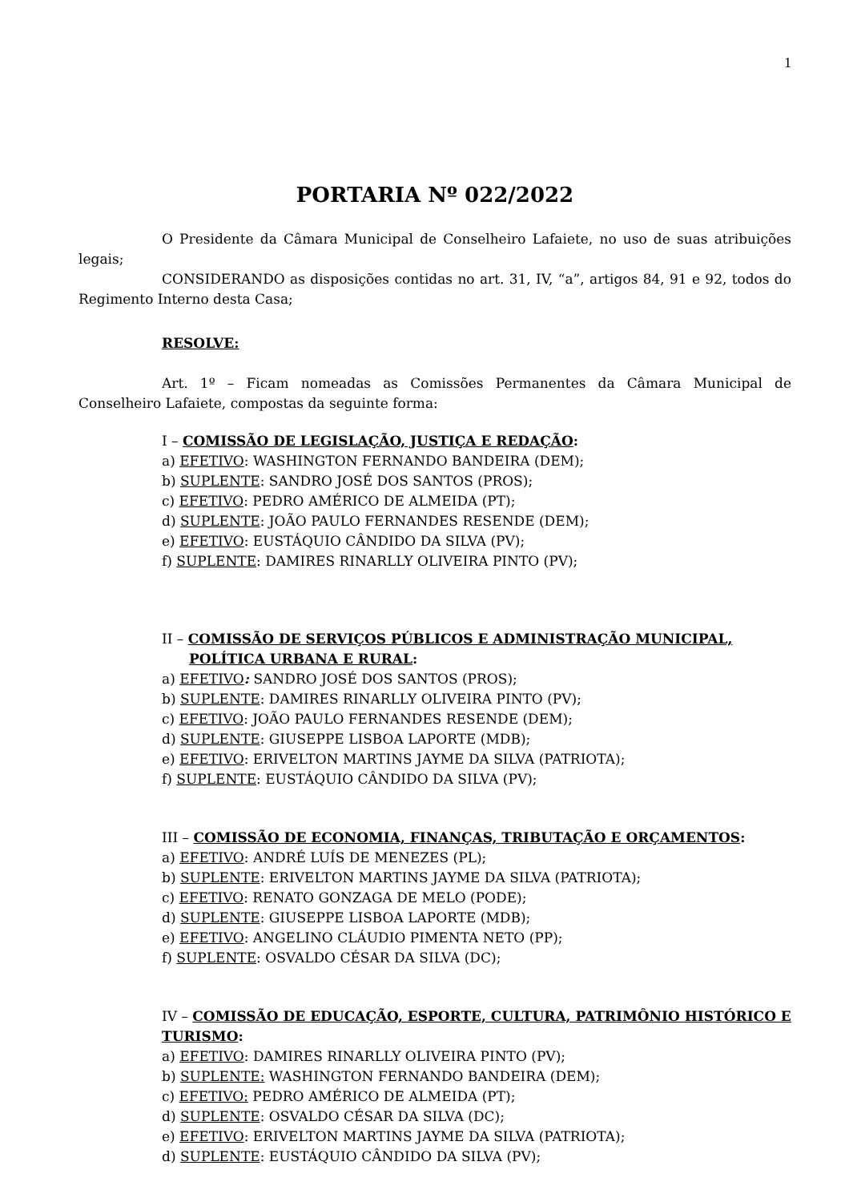1
PORTARIA Nº 022/2022
O Presidente da Câmara Municipal de Conselheiro Lafaiete, no uso de suas atribuições legais;
CONSIDERANDO as disposições contidas no art. 31, IV, “a”, artigos 84, 91 e 92, todos do Regimento Interno desta Casa;
RESOLVE:
Art. 1º – Ficam nomeadas as Comissões Permanentes da Câmara Municipal de Conselheiro Lafaiete, compostas da seguinte forma:
I – COMISSÃO DE LEGISLAÇÃO, JUSTIÇA E REDAÇÃO:
a) EFETIVO: WASHINGTON FERNANDO BANDEIRA (DEM);
b) SUPLENTE: SANDRO JOSÉ DOS SANTOS (PROS);
c) EFETIVO: PEDRO AMÉRICO DE ALMEIDA (PT);
d) SUPLENTE: JOÃO PAULO FERNANDES RESENDE (DEM);
e) EFETIVO: EUSTÁQUIO CÂNDIDO DA SILVA (PV);
f) SUPLENTE: DAMIRES RINARLLY OLIVEIRA PINTO (PV);
II – COMISSÃO DE SERVIÇOS PÚBLICOS E ADMINISTRAÇÃO MUNICIPAL,
POLÍTICA URBANA E RURAL:
a) EFETIVO: SANDRO JOSÉ DOS SANTOS (PROS);
b) SUPLENTE: DAMIRES RINARLLY OLIVEIRA PINTO (PV);
c) EFETIVO: JOÃO PAULO FERNANDES RESENDE (DEM);
d) SUPLENTE: GIUSEPPE LISBOA LAPORTE (MDB);
e) EFETIVO: ERIVELTON MARTINS JAYME DA SILVA (PATRIOTA);
f) SUPLENTE: EUSTÁQUIO CÂNDIDO DA SILVA (PV);
III – COMISSÃO DE ECONOMIA, FINANÇAS, TRIBUTAÇÃO E ORÇAMENTOS:
a) EFETIVO: ANDRÉ LUÍS DE MENEZES (PL);
b) SUPLENTE: ERIVELTON MARTINS JAYME DA SILVA (PATRIOTA);
c) EFETIVO: RENATO GONZAGA DE MELO (PODE);
d) SUPLENTE: GIUSEPPE LISBOA LAPORTE (MDB);
e) EFETIVO: ANGELINO CLÁUDIO PIMENTA NETO (PP);
f) SUPLENTE: OSVALDO CÉSAR DA SILVA (DC);
IV – COMISSÃO DE EDUCAÇÃO, ESPORTE, CULTURA, PATRIMÔNIO HISTÓRICO E TURISMO:
a) EFETIVO: DAMIRES RINARLLY OLIVEIRA PINTO (PV);
b) SUPLENTE: WASHINGTON FERNANDO BANDEIRA (DEM);
c) EFETIVO: PEDRO AMÉRICO DE ALMEIDA (PT);
d) SUPLENTE: OSVALDO CÉSAR DA SILVA (DC);
e) EFETIVO: ERIVELTON MARTINS JAYME DA SILVA (PATRIOTA);
d) SUPLENTE: EUSTÁQUIO CÂNDIDO DA SILVA (PV);